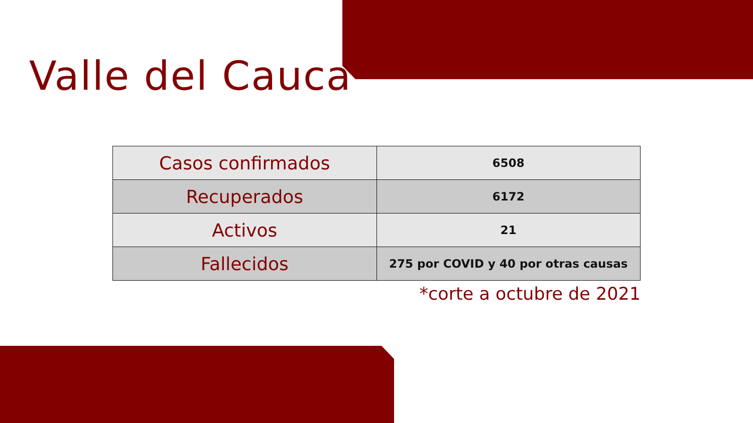Valle del Cauca
| Casos confirmados | 6508 |
| Recuperados | 6172 |
| Activos | 21 |
| Fallecidos | 275 por COVID y 40 por otras causas |
*corte a octubre de 2021